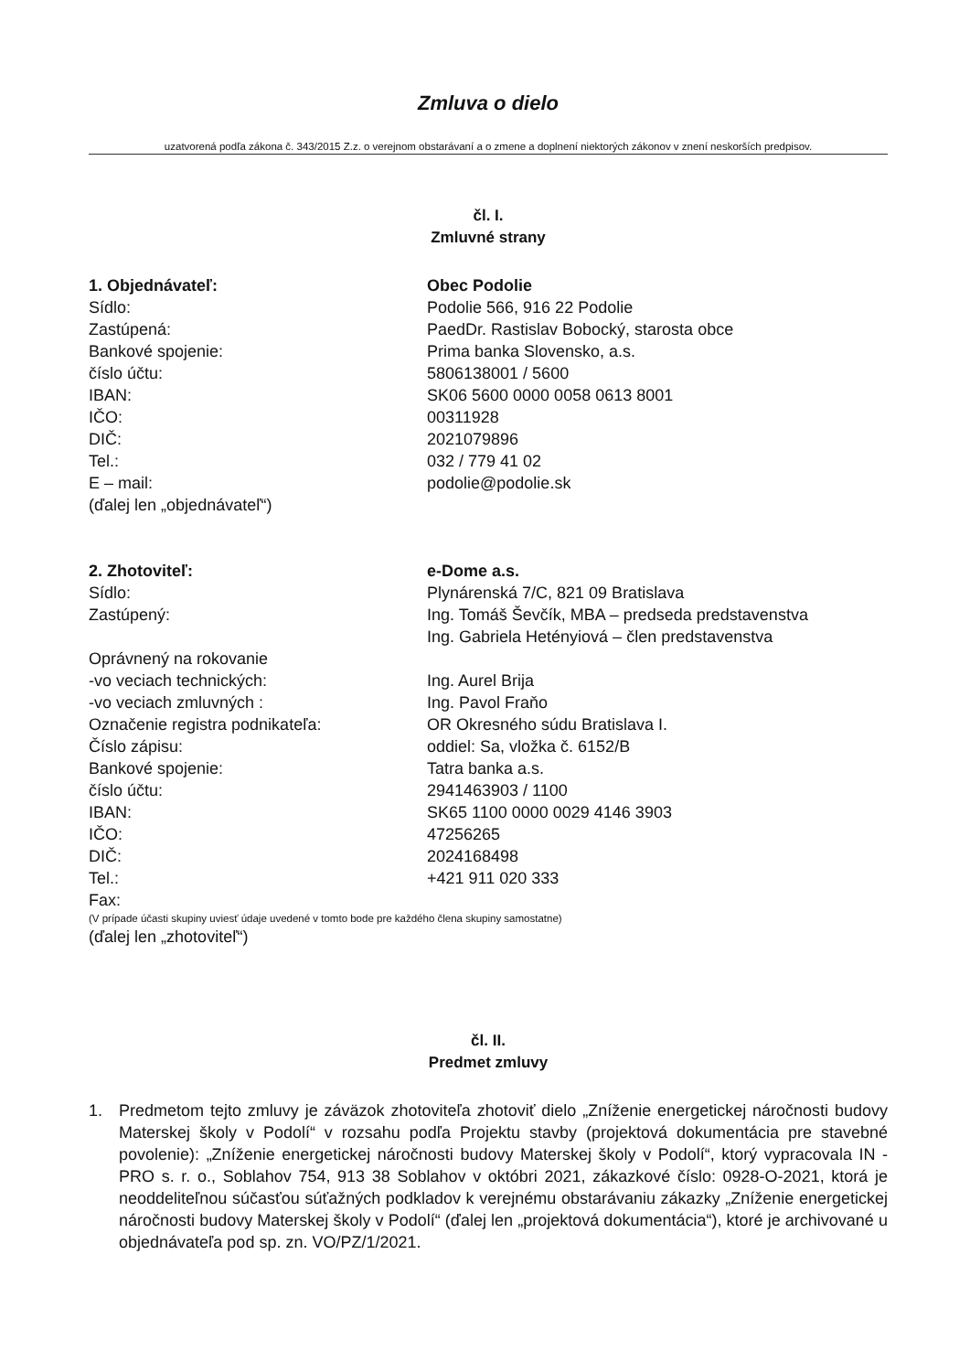Zmluva o dielo
uzatvorená podľa zákona č. 343/2015 Z.z. o verejnom obstarávaní a o zmene a doplnení niektorých zákonov v znení neskorších predpisov.
čl. I.
Zmluvné strany
1. Objednávateľ:
Obec Podolie
Sídlo:
Podolie 566, 916 22 Podolie
Zastúpená:
PaedDr. Rastislav Bobocký, starosta obce
Bankové spojenie:
Prima banka Slovensko, a.s.
číslo účtu:
5806138001 / 5600
IBAN:
SK06 5600 0000 0058 0613 8001
IČO:
00311928
DIČ:
2021079896
Tel.:
032 / 779 41 02
E – mail:
podolie@podolie.sk
(ďalej len „objednávateľ“)
2. Zhotoviteľ:
e-Dome a.s.
Sídlo:
Plynárenská 7/C, 821 09 Bratislava
Zastúpený:
Ing. Tomáš Ševčík, MBA – predseda predstavenstva
Ing. Gabriela Hetényiová – člen predstavenstva
Oprávnený na rokovanie
-vo veciach technických:
Ing. Aurel Brija
-vo veciach zmluvných :
Ing. Pavol Fraňo
Označenie registra podnikateľa:
OR Okresného súdu Bratislava I.
Číslo zápisu:
oddiel: Sa, vložka č. 6152/B
Bankové spojenie:
Tatra banka a.s.
číslo účtu:
2941463903 / 1100
IBAN:
SK65 1100 0000 0029 4146 3903
IČO:
47256265
DIČ:
2024168498
Tel.:
+421 911 020 333
Fax:
(V prípade účasti skupiny uviesť údaje uvedené v tomto bode pre každého člena skupiny samostatne)
(ďalej len „zhotoviteľ“)
čl. II.
Predmet zmluvy
1. Predmetom tejto zmluvy je záväzok zhotoviteľa zhotoviť dielo „Zníženie energetickej náročnosti budovy Materskej školy v Podolí“ v rozsahu podľa Projektu stavby (projektová dokumentácia pre stavebné povolenie): „Zníženie energetickej náročnosti budovy Materskej školy v Podolí“, ktorý vypracovala IN - PRO s. r. o., Soblahov 754, 913 38 Soblahov v októbri 2021, zákazkové číslo: 0928-O-2021, ktorá je neoddeliteľnou súčasťou súťažných podkladov k verejnému obstarávaniu zákazky „Zníženie energetickej náročnosti budovy Materskej školy v Podolí“ (ďalej len „projektová dokumentácia“), ktoré je archivované u objednávateľa pod sp. zn. VO/PZ/1/2021.